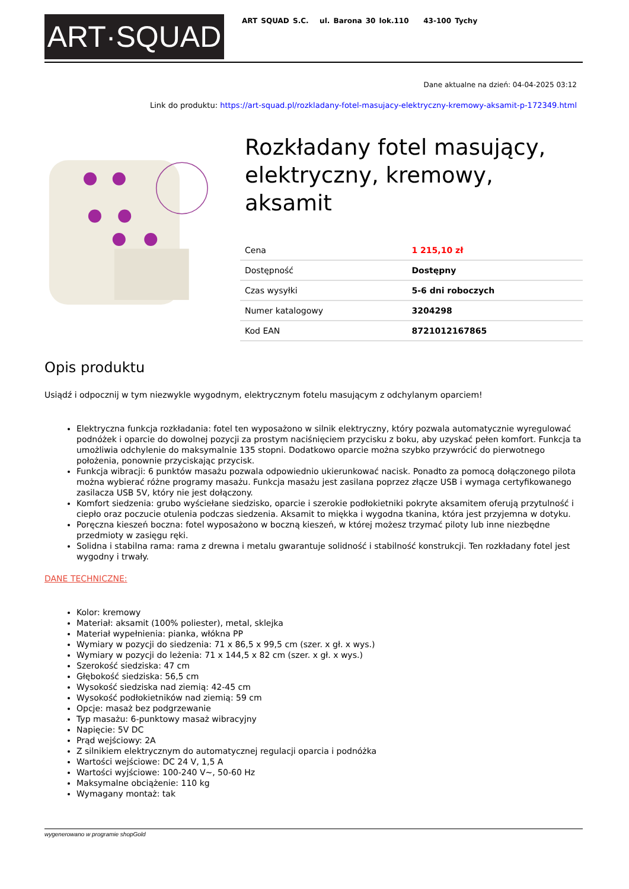ART·SQUAD
ART SQUAD S.C. ul. Barona 30 lok.110 43-100 Tychy
Dane aktualne na dzień: 04-04-2025 03:12
Link do produktu: https://art-squad.pl/rozkladany-fotel-masujacy-elektryczny-kremowy-aksamit-p-172349.html
Rozkładany fotel masujący, elektryczny, kremowy, aksamit
| Cena | 1 215,10 zł |
| Dostępność | Dostępny |
| Czas wysyłki | 5-6 dni roboczych |
| Numer katalogowy | 3204298 |
| Kod EAN | 8721012167865 |
Opis produktu
Usiądź i odpocznij w tym niezwykle wygodnym, elektrycznym fotelu masującym z odchylanym oparciem!
Elektryczna funkcja rozkładania: fotel ten wyposażono w silnik elektryczny, który pozwala automatycznie wyregulować podnóżek i oparcie do dowolnej pozycji za prostym naciśnięciem przycisku z boku, aby uzyskać pełen komfort. Funkcja ta umożliwia odchylenie do maksymalnie 135 stopni. Dodatkowo oparcie można szybko przywrócić do pierwotnego położenia, ponownie przyciskając przycisk.
Funkcja wibracji: 6 punktów masażu pozwala odpowiednio ukierunkować nacisk. Ponadto za pomocą dołączonego pilota można wybierać różne programy masażu. Funkcja masażu jest zasilana poprzez złącze USB i wymaga certyfikowanego zasilacza USB 5V, który nie jest dołączony.
Komfort siedzenia: grubo wyściełane siedzisko, oparcie i szerokie podłokietniki pokryte aksamitem oferują przytulność i ciepło oraz poczucie otulenia podczas siedzenia. Aksamit to miękka i wygodna tkanina, która jest przyjemna w dotyku.
Poręczna kieszeń boczna: fotel wyposażono w boczną kieszeń, w której możesz trzymać piloty lub inne niezbędne przedmioty w zasięgu ręki.
Solidna i stabilna rama: rama z drewna i metalu gwarantuje solidność i stabilność konstrukcji. Ten rozkładany fotel jest wygodny i trwały.
DANE TECHNICZNE:
Kolor: kremowy
Materiał: aksamit (100% poliester), metal, sklejka
Materiał wypełnienia: pianka, włókna PP
Wymiary w pozycji do siedzenia: 71 x 86,5 x 99,5 cm (szer. x gł. x wys.)
Wymiary w pozycji do leżenia: 71 x 144,5 x 82 cm (szer. x gł. x wys.)
Szerokość siedziska: 47 cm
Głębokość siedziska: 56,5 cm
Wysokość siedziska nad ziemią: 42-45 cm
Wysokość podłokietników nad ziemią: 59 cm
Opcje: masaż bez podgrzewanie
Typ masażu: 6-punktowy masaż wibracyjny
Napięcie: 5V DC
Prąd wejściowy: 2A
Z silnikiem elektrycznym do automatycznej regulacji oparcia i podnóżka
Wartości wejściowe: DC 24 V, 1,5 A
Wartości wyjściowe: 100-240 V~, 50-60 Hz
Maksymalne obciążenie: 110 kg
Wymagany montaż: tak
wygenerowano w programie shopGold